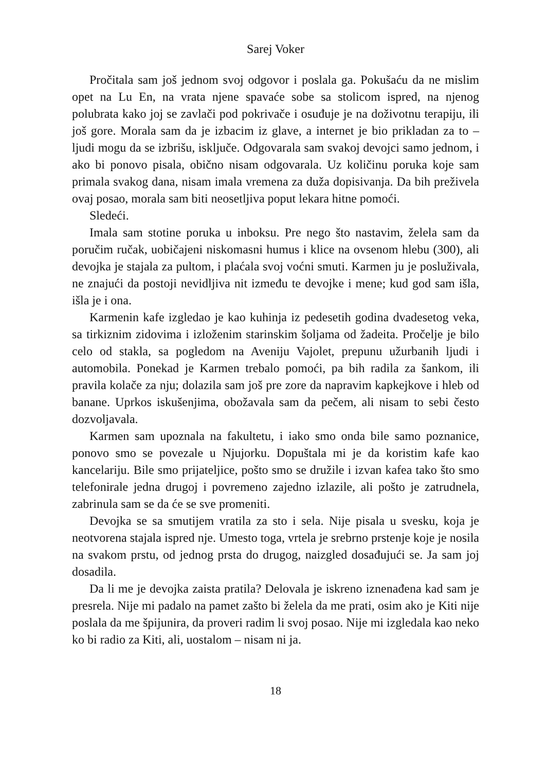Sarej Voker
Pročitala sam još jednom svoj odgovor i poslala ga. Pokušaću da ne mislim opet na Lu En, na vrata njene spavaće sobe sa stolicom ispred, na njenog polubrata kako joj se zavlači pod pokrivače i osuđuje je na doživotnu terapiju, ili još gore. Morala sam da je izbacim iz glave, a internet je bio prikladan za to – ljudi mogu da se izbrišu, isključe. Odgovarala sam svakoj devojci samo jednom, i ako bi ponovo pisala, obično nisam odgovarala. Uz količinu poruka koje sam primala svakog dana, nisam imala vremena za duža dopisivanja. Da bih preživela ovaj posao, morala sam biti neosetljiva poput lekara hitne pomoći.
Sledeći.
Imala sam stotine poruka u inboksu. Pre nego što nastavim, želela sam da poručim ručak, uobičajeni niskomasni humus i klice na ovsenom hlebu (300), ali devojka je stajala za pultom, i plaćala svoj voćni smuti. Karmen ju je posluživala, ne znajući da postoji nevidljiva nit između te devojke i mene; kud god sam išla, išla je i ona.
Karmenin kafe izgledao je kao kuhinja iz pedesetih godina dvadesetog veka, sa tirkiznim zidovima i izloženim starinskim šoljama od žadeita. Pročelje je bilo celo od stakla, sa pogledom na Aveniju Vajolet, prepunu užurbanih ljudi i automobila. Ponekad je Karmen trebalo pomoći, pa bih radila za šankom, ili pravila kolače za nju; dolazila sam još pre zore da napravim kapkejkove i hleb od banane. Uprkos iskušenjima, obožavala sam da pečem, ali nisam to sebi često dozvoljavala.
Karmen sam upoznala na fakultetu, i iako smo onda bile samo poznanice, ponovo smo se povezale u Njujorku. Dopuštala mi je da koristim kafe kao kancelariju. Bile smo prijateljice, pošto smo se družile i izvan kafea tako što smo telefonirale jedna drugoj i povremeno zajedno izlazile, ali pošto je zatrudnela, zabrinula sam se da će se sve promeniti.
Devojka se sa smutijem vratila za sto i sela. Nije pisala u svesku, koja je neotvorena stajala ispred nje. Umesto toga, vrtela je srebrno prstenje koje je nosila na svakom prstu, od jednog prsta do drugog, naizgled dosađujući se. Ja sam joj dosadila.
Da li me je devojka zaista pratila? Delovala je iskreno iznenađena kad sam je presrela. Nije mi padalo na pamet zašto bi želela da me prati, osim ako je Kiti nije poslala da me špijunira, da proveri radim li svoj posao. Nije mi izgledala kao neko ko bi radio za Kiti, ali, uostalom – nisam ni ja.
18